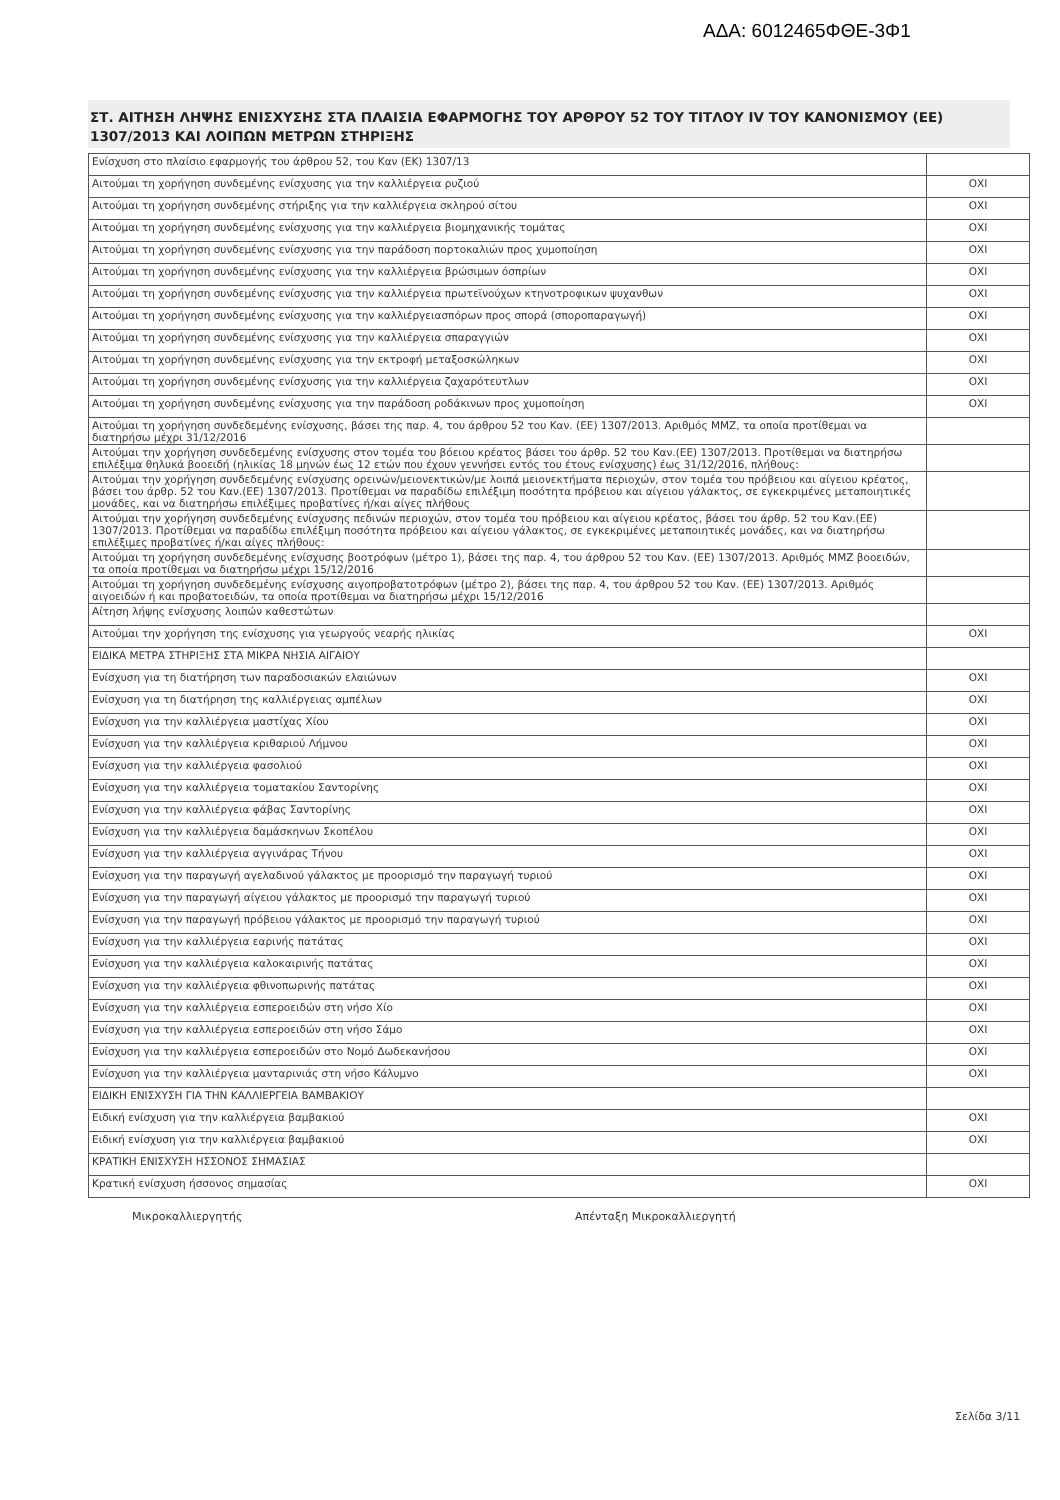ΑΔΑ: 6012465ΦΘΕ-3Φ1
ΣΤ. ΑΙΤΗΣΗ ΛΗΨΗΣ ΕΝΙΣΧΥΣΗΣ ΣΤΑ ΠΛΑΙΣΙΑ ΕΦΑΡΜΟΓΗΣ ΤΟΥ ΑΡΘΡΟΥ 52 ΤΟΥ ΤΙΤΛΟΥ IV ΤΟΥ ΚΑΝΟΝΙΣΜΟΥ (ΕΕ) 1307/2013 ΚΑΙ ΛΟΙΠΩΝ ΜΕΤΡΩΝ ΣΤΗΡΙΞΗΣ
| Ενίσχυση στο πλαίσιο εφαρμογής του άρθρου 52, του Καν (ΕΚ) 1307/13 | |
| Αιτούμαι τη χορήγηση συνδεμένης ενίσχυσης για την καλλιέργεια ρυζιού | ΟΧΙ |
| Αιτούμαι τη χορήγηση συνδεμένης στήριξης για την καλλιέργεια σκληρού σίτου | ΟΧΙ |
| Αιτούμαι τη χορήγηση συνδεμένης ενίσχυσης για την καλλιέργεια βιομηχανικής τομάτας | ΟΧΙ |
| Αιτούμαι τη χορήγηση συνδεμένης ενίσχυσης για την παράδοση πορτοκαλιών προς χυμοποίηση | ΟΧΙ |
| Αιτούμαι τη χορήγηση συνδεμένης ενίσχυσης για την καλλιέργεια βρώσιμων όσπρίων | ΟΧΙ |
| Αιτούμαι τη χορήγηση συνδεμένης ενίσχυσης για την καλλιέργεια πρωτεϊνούχων κτηνοτροφικων ψυχανθων | ΟΧΙ |
| Αιτούμαι τη χορήγηση συνδεμένης ενίσχυσης για την καλλιέργειασπόρων προς σπορά (σποροπαραγωγή) | ΟΧΙ |
| Αιτούμαι τη χορήγηση συνδεμένης ενίσχυσης για την καλλιέργεια σπαραγγιών | ΟΧΙ |
| Αιτούμαι τη χορήγηση συνδεμένης ενίσχυσης για την εκτροφή μεταξοσκώληκων | ΟΧΙ |
| Αιτούμαι τη χορήγηση συνδεμένης ενίσχυσης για την καλλιέργεια ζαχαρότευτλων | ΟΧΙ |
| Αιτούμαι τη χορήγηση συνδεμένης ενίσχυσης για την παράδοση ροδάκινων προς χυμοποίηση | ΟΧΙ |
| Αιτούμαι τη χορήγηση συνδεδεμένης ενίσχυσης, βάσει της παρ. 4, του άρθρου 52 του Καν. (ΕΕ) 1307/2013. Αριθμός ΜΜΖ, τα οποία προτίθεμαι να διατηρήσω μέχρι 31/12/2016 | |
| Αιτούμαι την χορήγηση συνδεδεμένης ενίσχυσης στον τομέα του βόειου κρέατος βάσει του άρθρ. 52 του Καν.(ΕΕ) 1307/2013. Προτίθεμαι να διατηρήσω επιλέξιμα θηλυκά βοοειδή (ηλικίας 18 μηνών έως 12 ετών που έχουν γεννήσει εντός του έτους ενίσχυσης) έως 31/12/2016, πλήθους: | |
| Αιτούμαι την χορήγηση συνδεδεμένης ενίσχυσης ορεινών/μειονεκτικών/με λοιπά μειονεκτήματα περιοχών, στον τομέα του πρόβειου και αίγειου κρέατος, βάσει του άρθρ. 52 του Καν.(ΕΕ) 1307/2013. Προτίθεμαι να παραδίδω επιλέξιμη ποσότητα πρόβειου και αίγειου γάλακτος, σε εγκεκριμένες μεταποιητικές μονάδες, και να διατηρήσω επιλέξιμες προβατίνες ή/και αίγες πλήθους | |
| Αιτούμαι την χορήγηση συνδεδεμένης ενίσχυσης πεδινών περιοχών, στον τομέα του πρόβειου και αίγειου κρέατος, βάσει του άρθρ. 52 του Καν.(ΕΕ) 1307/2013. Προτίθεμαι να παραδίδω επιλέξιμη ποσότητα πρόβειου και αίγειου γάλακτος, σε εγκεκριμένες μεταποιητικές μονάδες, και να διατηρήσω επιλέξιμες προβατίνες ή/και αίγες πλήθους: | |
| Αιτούμαι τη χορήγηση συνδεδεμένης ενίσχυσης βοοτρόφων (μέτρο 1), βάσει της παρ. 4, του άρθρου 52 του Καν. (ΕΕ) 1307/2013. Αριθμός ΜΜΖ βοοειδών, τα οποία προτίθεμαι να διατηρήσω μέχρι 15/12/2016 | |
| Αιτούμαι τη χορήγηση συνδεδεμένης ενίσχυσης αιγοπροβατοτρόφων (μέτρο 2), βάσει της παρ. 4, του άρθρου 52 του Καν. (ΕΕ) 1307/2013. Αριθμός αιγοειδών ή και προβατοειδών, τα οποία προτίθεμαι να διατηρήσω μέχρι 15/12/2016 | |
| Αίτηση λήψης ενίσχυσης λοιπών καθεστώτων | |
| Αιτούμαι την χορήγηση της ενίσχυσης για γεωργούς νεαρής ηλικίας | ΟΧΙ |
| ΕΙΔΙΚΑ ΜΕΤΡΑ ΣΤΗΡΙΞΗΣ ΣΤΑ ΜΙΚΡΑ ΝΗΣΙΑ ΑΙΓΑΙΟΥ | |
| Ενίσχυση για τη διατήρηση των παραδοσιακών ελαιώνων | ΟΧΙ |
| Ενίσχυση για τη διατήρηση της καλλιέργειας αμπέλων | ΟΧΙ |
| Ενίσχυση για την καλλιέργεια μαστίχας Χίου | ΟΧΙ |
| Ενίσχυση για την καλλιέργεια κριθαριού Λήμνου | ΟΧΙ |
| Ενίσχυση για την καλλιέργεια φασολιού | ΟΧΙ |
| Ενίσχυση για την καλλιέργεια τοματακίου Σαντορίνης | ΟΧΙ |
| Ενίσχυση για την καλλιέργεια φάβας Σαντορίνης | ΟΧΙ |
| Ενίσχυση για την καλλιέργεια δαμάσκηνων Σκοπέλου | ΟΧΙ |
| Ενίσχυση για την καλλιέργεια αγγινάρας Τήνου | ΟΧΙ |
| Ενίσχυση για την παραγωγή αγελαδινού γάλακτος με προορισμό την παραγωγή τυριού | ΟΧΙ |
| Ενίσχυση για την παραγωγή αίγειου γάλακτος με προορισμό την παραγωγή τυριού | ΟΧΙ |
| Ενίσχυση για την παραγωγή πρόβειου γάλακτος με προορισμό την παραγωγή τυριού | ΟΧΙ |
| Ενίσχυση για την καλλιέργεια εαρινής πατάτας | ΟΧΙ |
| Ενίσχυση για την καλλιέργεια καλοκαιρινής πατάτας | ΟΧΙ |
| Ενίσχυση για την καλλιέργεια φθινοπωρινής πατάτας | ΟΧΙ |
| Ενίσχυση για την καλλιέργεια εσπεροειδών στη νήσο Χίο | ΟΧΙ |
| Ενίσχυση για την καλλιέργεια εσπεροειδών στη νήσο Σάμο | ΟΧΙ |
| Ενίσχυση για την καλλιέργεια εσπεροειδών στο Νομό Δωδεκανήσου | ΟΧΙ |
| Ενίσχυση για την καλλιέργεια μανταρινιάς στη νήσο Κάλυμνο | ΟΧΙ |
| ΕΙΔΙΚΗ ΕΝΙΣΧΥΣΗ ΓΙΑ ΤΗΝ ΚΑΛΛΙΕΡΓΕΙΑ ΒΑΜΒΑΚΙΟΥ | |
| Ειδική ενίσχυση για την καλλιέργεια βαμβακιού | ΟΧΙ |
| Ειδική ενίσχυση για την καλλιέργεια βαμβακιού | ΟΧΙ |
| ΚΡΑΤΙΚΗ ΕΝΙΣΧΥΣΗ ΗΣΣΟΝΟΣ ΣΗΜΑΣΙΑΣ | |
| Κρατική ενίσχυση ήσσονος σημασίας | ΟΧΙ |
Μικροκαλλιεργητής Απένταξη Μικροκαλλιεργητή
Σελίδα 3/11